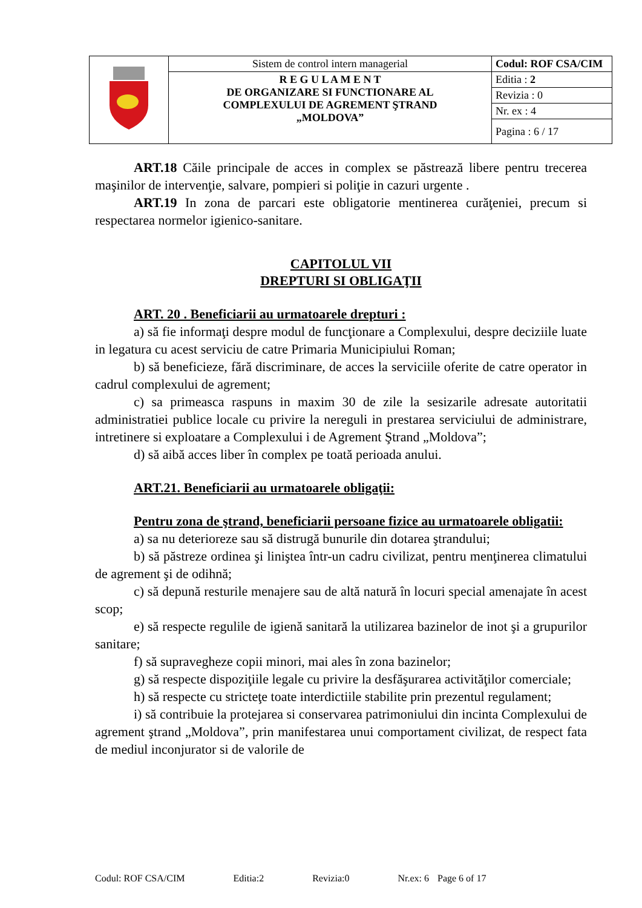| | Sistem de control intern managerial | Codul: ROF CSA/CIM |
| | R E G U L A M E N T DE ORGANIZARE SI FUNCTIONARE AL COMPLEXULUI DE AGREMENT ŞTRAND „MOLDOVA” | Editia : 2 |
| | | Revizia : 0 |
| | | Nr. ex : 4 |
| | | Pagina : 6 / 17 |
ART.18 Căile principale de acces in complex se păstrează libere pentru trecerea maşinilor de intervenţie, salvare, pompieri si poliţie in cazuri urgente .
ART.19 In zona de parcari este obligatorie mentinerea curăţeniei, precum si respectarea normelor igienico-sanitare.
CAPITOLUL VII
DREPTURI SI OBLIGAŢII
ART. 20 . Beneficiarii au urmatoarele drepturi :
a) să fie informaţi despre modul de funcţionare a Complexului, despre deciziile luate in legatura cu acest serviciu de catre Primaria Municipiului Roman;
b) să beneficieze, fără discriminare, de acces la serviciile oferite de catre operator in cadrul complexului de agrement;
c) sa primeasca raspuns in maxim 30 de zile la sesizarile adresate autoritatii administratiei publice locale cu privire la nereguli in prestarea serviciului de administrare, intretinere si exploatare a Complexului i de Agrement Ştrand „Moldova”;
d) să aibă acces liber în complex pe toată perioada anului.
ART.21. Beneficiarii au urmatoarele obligaţii:
Pentru zona de ştrand, beneficiarii persoane fizice au urmatoarele obligatii:
a) sa nu deterioreze sau să distrugă bunurile din dotarea ştrandului;
b) să păstreze ordinea şi liniştea într-un cadru civilizat, pentru menţinerea climatului de agrement şi de odihnă;
c) să depună resturile menajere sau de altă natură în locuri special amenajate în acest scop;
e) să respecte regulile de igienă sanitară la utilizarea bazinelor de inot şi a grupurilor sanitare;
f) să supravegheze copii minori, mai ales în zona bazinelor;
g) să respecte dispoziţiile legale cu privire la desfăşurarea activităţilor comerciale;
h) să respecte cu stricteţe toate interdictiile stabilite prin prezentul regulament;
i) să contribuie la protejarea si conservarea patrimoniului din incinta Complexului de agrement ştrand „Moldova”, prin manifestarea unui comportament civilizat, de respect fata de mediul inconjurator si de valorile de
Codul: ROF CSA/CIM Editia:2 Revizia:0 Nr.ex: 6 Page 6 of 17